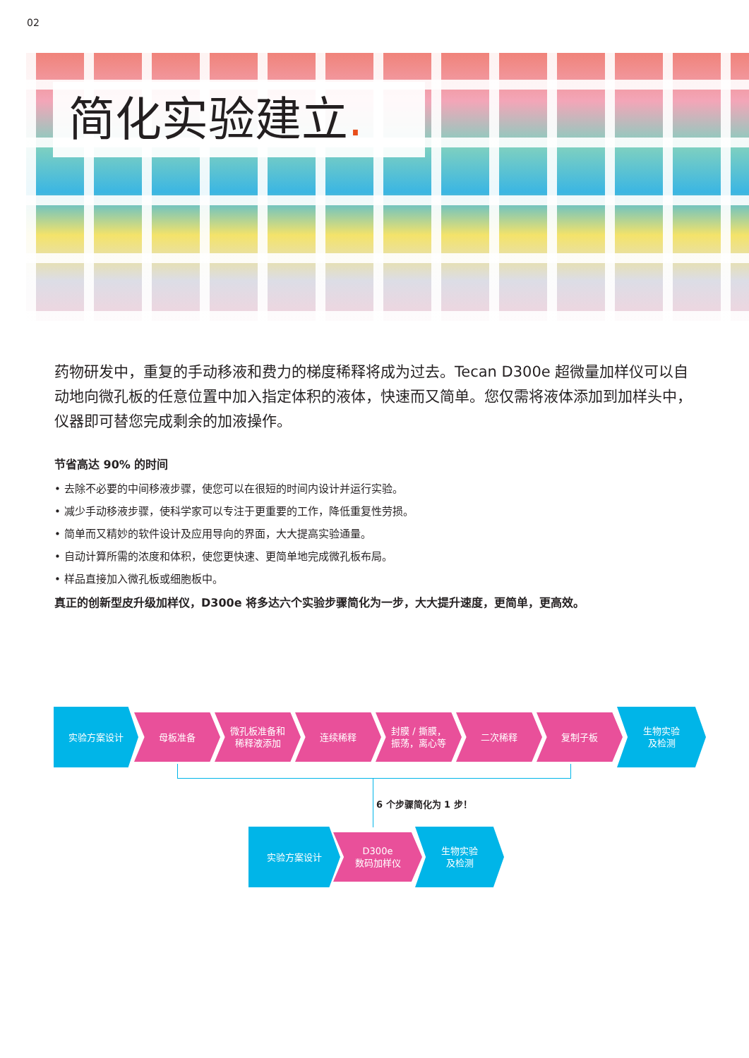02
简化实验建立.
药物研发中，重复的手动移液和费力的梯度稀释将成为过去。Tecan D300e 超微量加样仪可以自动地向微孔板的任意位置中加入指定体积的液体，快速而又简单。您仅需将液体添加到加样头中，仪器即可替您完成剩余的加液操作。
节省高达 90% 的时间
• 去除不必要的中间移液步骤，使您可以在很短的时间内设计并运行实验。
• 减少手动移液步骤，使科学家可以专注于更重要的工作，降低重复性劳损。
• 简单而又精妙的软件设计及应用导向的界面，大大提高实验通量。
• 自动计算所需的浓度和体积，使您更快速、更简单地完成微孔板布局。
• 样品直接加入微孔板或细胞板中。
真正的创新型皮升级加样仪，D300e 将多达六个实验步骤简化为一步，大大提升速度，更简单，更高效。
实验方案设计
母板准备
微孔板准备和
稀释液添加
连续稀释
封膜 / 撕膜，
振荡，离心等
二次稀释 复制子板
生物实验
及检测
6 个步骤简化为 1 步！
实验方案设计
D300e
数码加样仪
生物实验
及检测